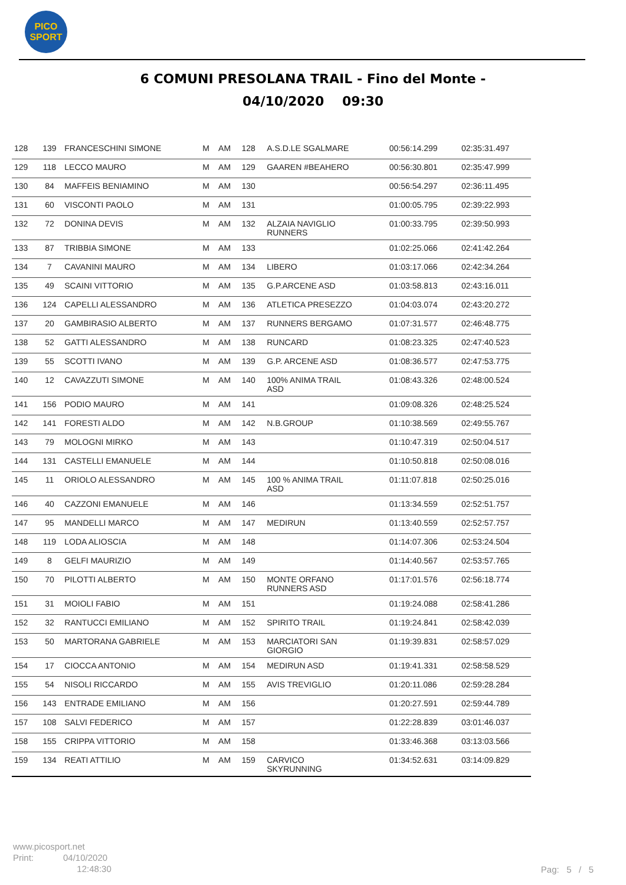PICO
SPORT
6 COMUNI PRESOLANA TRAIL - Fino del Monte -
04/10/2020 09:30
| 128 | 139 | FRANCESCHINI SIMONE | M | AM | 128 | A.S.D.LE SGALMARE | 00:56:14.299 | 02:35:31.497 |
| 129 | 118 | LECCO MAURO | M | AM | 129 | GAAREN #BEAHERO | 00:56:30.801 | 02:35:47.999 |
| 130 | 84 | MAFFEIS BENIAMINO | M | AM | 130 | | 00:56:54.297 | 02:36:11.495 |
| 131 | 60 | VISCONTI PAOLO | M | AM | 131 | | 01:00:05.795 | 02:39:22.993 |
| 132 | 72 | DONINA DEVIS | M | AM | 132 | ALZAIA NAVIGLIO RUNNERS | 01:00:33.795 | 02:39:50.993 |
| 133 | 87 | TRIBBIA SIMONE | M | AM | 133 | | 01:02:25.066 | 02:41:42.264 |
| 134 | 7 | CAVANINI MAURO | M | AM | 134 | LIBERO | 01:03:17.066 | 02:42:34.264 |
| 135 | 49 | SCAINI VITTORIO | M | AM | 135 | G.P.ARCENE ASD | 01:03:58.813 | 02:43:16.011 |
| 136 | 124 | CAPELLI ALESSANDRO | M | AM | 136 | ATLETICA PRESEZZO | 01:04:03.074 | 02:43:20.272 |
| 137 | 20 | GAMBIRASIO ALBERTO | M | AM | 137 | RUNNERS BERGAMO | 01:07:31.577 | 02:46:48.775 |
| 138 | 52 | GATTI ALESSANDRO | M | AM | 138 | RUNCARD | 01:08:23.325 | 02:47:40.523 |
| 139 | 55 | SCOTTI IVANO | M | AM | 139 | G.P. ARCENE ASD | 01:08:36.577 | 02:47:53.775 |
| 140 | 12 | CAVAZZUTI SIMONE | M | AM | 140 | 100% ANIMA TRAIL ASD | 01:08:43.326 | 02:48:00.524 |
| 141 | 156 | PODIO MAURO | M | AM | 141 | | 01:09:08.326 | 02:48:25.524 |
| 142 | 141 | FORESTI ALDO | M | AM | 142 | N.B.GROUP | 01:10:38.569 | 02:49:55.767 |
| 143 | 79 | MOLOGNI MIRKO | M | AM | 143 | | 01:10:47.319 | 02:50:04.517 |
| 144 | 131 | CASTELLI EMANUELE | M | AM | 144 | | 01:10:50.818 | 02:50:08.016 |
| 145 | 11 | ORIOLO ALESSANDRO | M | AM | 145 | 100 % ANIMA TRAIL ASD | 01:11:07.818 | 02:50:25.016 |
| 146 | 40 | CAZZONI EMANUELE | M | AM | 146 | | 01:13:34.559 | 02:52:51.757 |
| 147 | 95 | MANDELLI MARCO | M | AM | 147 | MEDIRUN | 01:13:40.559 | 02:52:57.757 |
| 148 | 119 | LODA ALIOSCIA | M | AM | 148 | | 01:14:07.306 | 02:53:24.504 |
| 149 | 8 | GELFI MAURIZIO | M | AM | 149 | | 01:14:40.567 | 02:53:57.765 |
| 150 | 70 | PILOTTI ALBERTO | M | AM | 150 | MONTE ORFANO RUNNERS ASD | 01:17:01.576 | 02:56:18.774 |
| 151 | 31 | MOIOLI FABIO | M | AM | 151 | | 01:19:24.088 | 02:58:41.286 |
| 152 | 32 | RANTUCCI EMILIANO | M | AM | 152 | SPIRITO TRAIL | 01:19:24.841 | 02:58:42.039 |
| 153 | 50 | MARTORANA GABRIELE | M | AM | 153 | MARCIATORI SAN GIORGIO | 01:19:39.831 | 02:58:57.029 |
| 154 | 17 | CIOCCA ANTONIO | M | AM | 154 | MEDIRUN ASD | 01:19:41.331 | 02:58:58.529 |
| 155 | 54 | NISOLI RICCARDO | M | AM | 155 | AVIS TREVIGLIO | 01:20:11.086 | 02:59:28.284 |
| 156 | 143 | ENTRADE EMILIANO | M | AM | 156 | | 01:20:27.591 | 02:59:44.789 |
| 157 | 108 | SALVI FEDERICO | M | AM | 157 | | 01:22:28.839 | 03:01:46.037 |
| 158 | 155 | CRIPPA VITTORIO | M | AM | 158 | | 01:33:46.368 | 03:13:03.566 |
| 159 | 134 | REATI ATTILIO | M | AM | 159 | CARVICO SKYRUNNING | 01:34:52.631 | 03:14:09.829 |
www.picosport.net
Print: 04/10/2020
12:48:30
Pag: 5 / 5